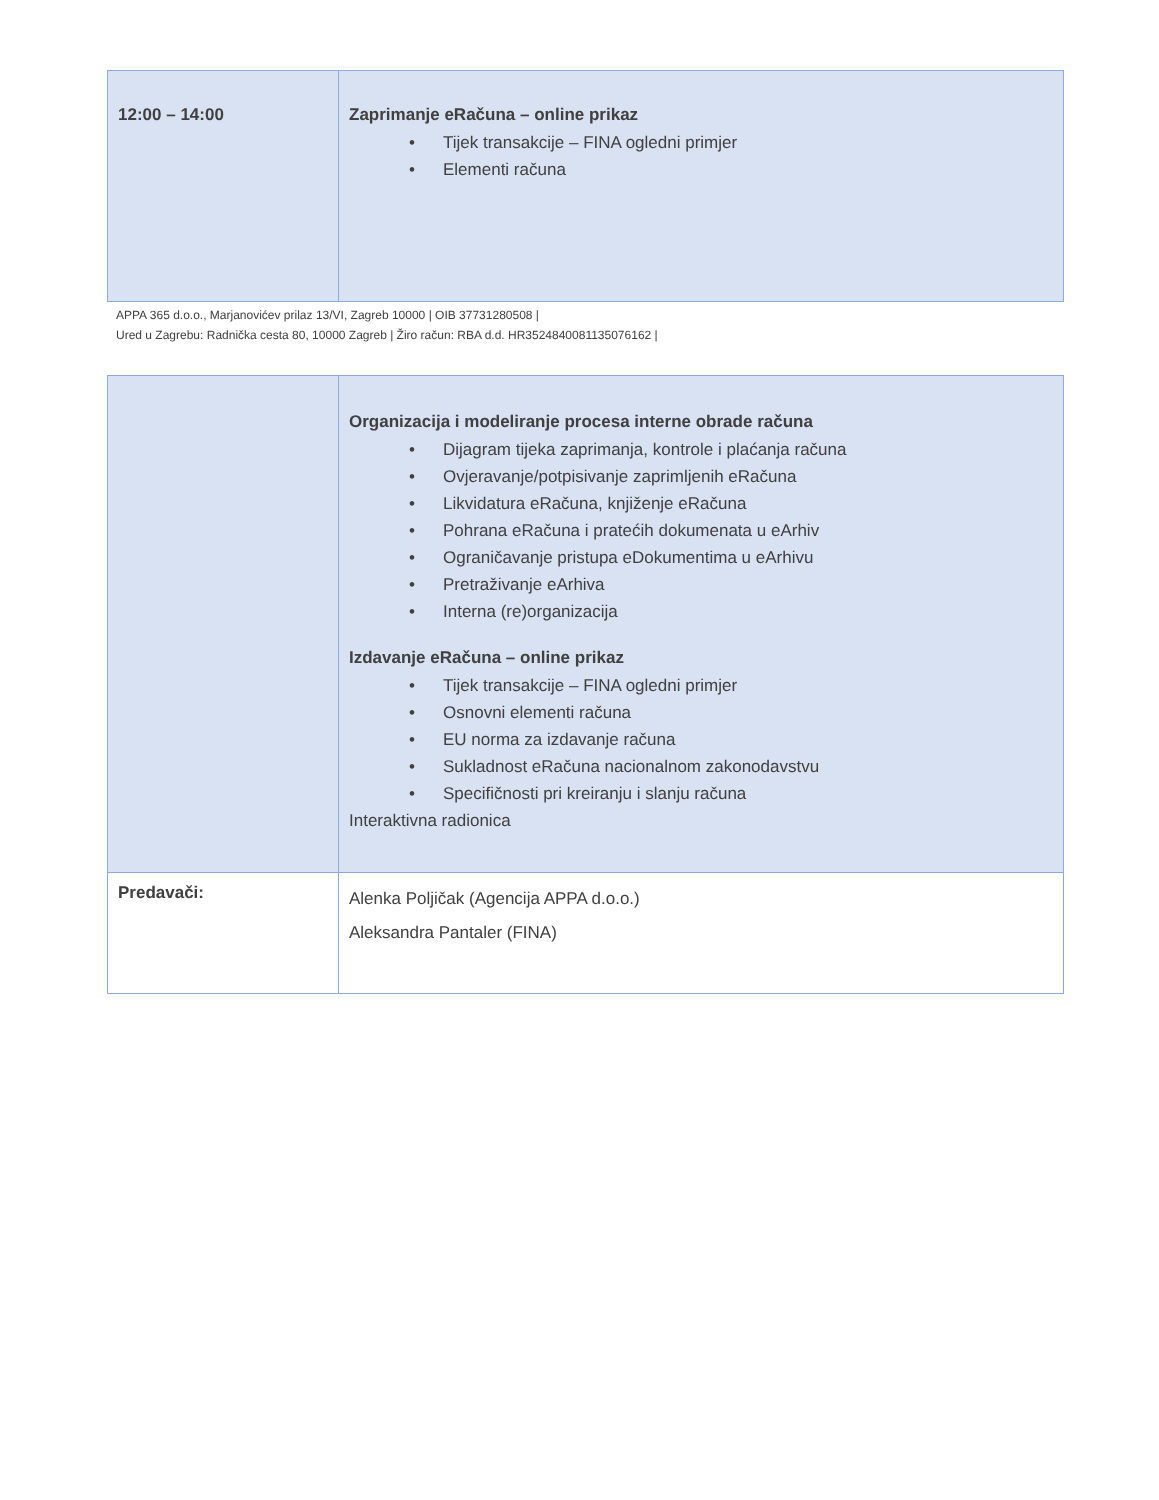| 12:00 – 14:00 | Zaprimanje eRačuna – online prikaz • Tijek transakcije – FINA ogledni primjer • Elementi računa |
APPA 365 d.o.o., Marjanovićev prilaz 13/VI, Zagreb 10000 | OIB 37731280508 |
Ured u Zagrebu: Radnička cesta 80, 10000 Zagreb | Žiro račun: RBA d.d. HR3524840081135076162 |
| | Organizacija i modeliranje procesa interne obrade računa • Dijagram tijeka zaprimanja, kontrole i plaćanja računa • Ovjeravanje/potpisivanje zaprimljenih eRačuna • Likvidatura eRačuna, knjiženje eRačuna • Pohrana eRačuna i pratećih dokumenata u eArhiv • Ograničavanje pristupa eDokumentima u eArhivu • Pretraživanje eArhiva • Interna (re)organizacija Izdavanje eRačuna – online prikaz • Tijek transakcije – FINA ogledni primjer • Osnovni elementi računa • EU norma za izdavanje računa • Sukladnost eRačuna nacionalnom zakonodavstvu • Specifičnosti pri kreiranju i slanju računa Interaktivna radionica |
| Predavači: | Alenka Poljičak (Agencija APPA d.o.o.) Aleksandra Pantaler (FINA) |